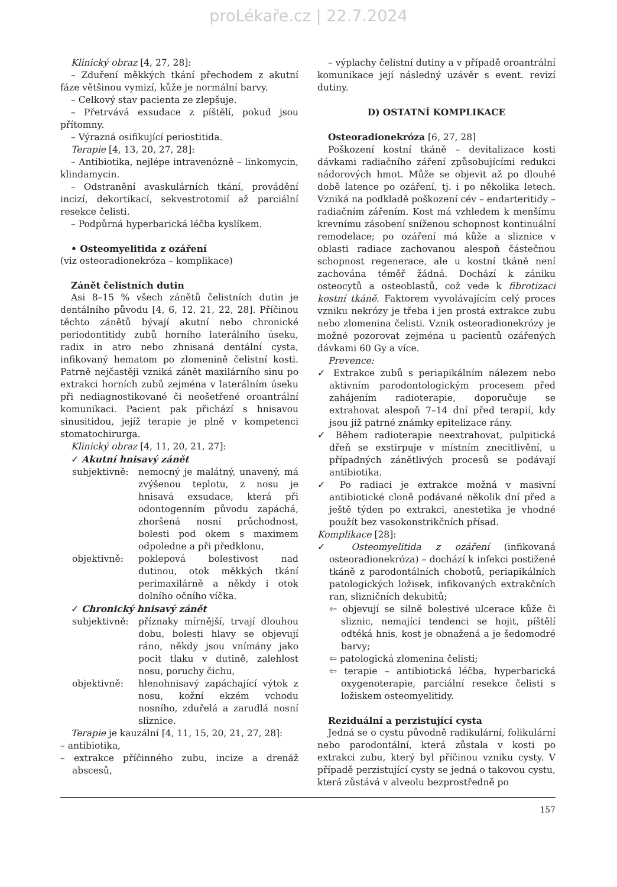proLékaře.cz | 22.7.2024
Klinický obraz [4, 27, 28]:
– Zduření měkkých tkání přechodem z akutní fáze většinou vymizí, kůže je normální barvy.
– Celkový stav pacienta ze zlepšuje.
– Přetrvává exsudace z píštělí, pokud jsou přítomny.
– Výrazná osifikující periostitida.
Terapie [4, 13, 20, 27, 28]:
– Antibiotika, nejlépe intravenózně – linkomycin, klindamycin.
– Odstranění avaskulárních tkání, provádění incizí, dekortikací, sekvestrotomií až parciální resekce čelisti.
– Podpůrná hyperbarická léčba kyslíkem.
• Osteomyelitida z ozáření
(viz osteoradionekróza – komplikace)
Zánět čelistních dutin
Asi 8–15 % všech zánětů čelistních dutin je dentálního původu [4, 6, 12, 21, 22, 28]. Příčinou těchto zánětů bývají akutní nebo chronické periodontitidy zubů horního laterálního úseku, radix in atro nebo zhnisaná dentální cysta, infikovaný hematom po zlomenině čelistní kosti. Patrně nejčastěji vzniká zánět maxilárního sinu po extrakci horních zubů zejména v laterálním úseku při nediagnostikované či neošetřené oroantrální komunikaci. Pacient pak přichází s hnisavou sinusitidou, jejíž terapie je plně v kompetenci stomatochirurga.
Klinický obraz [4, 11, 20, 21, 27]:
✓ Akutní hnisavý zánět
subjektivně: nemocný je malátný, unavený, má zvýšenou teplotu, z nosu je hnisavá exsudace, která při odontogenním původu zapáchá, zhoršená nosní průchodnost, bolesti pod okem s maximem odpoledne a při předklonu,
objektivně: poklepová bolestivost nad dutinou, otok měkkých tkání perimaxilárně a někdy i otok dolního očního víčka.
✓ Chronický hnisavý zánět
subjektivně: příznaky mírnější, trvají dlouhou dobu, bolesti hlavy se objevují ráno, někdy jsou vnímány jako pocit tlaku v dutině, zalehlost nosu, poruchy čichu,
objektivně: hlenohnisavý zapáchající výtok z nosu, kožní ekzém vchodu nosního, zduřelá a zarudlá nosní sliznice.
Terapie je kauzální [4, 11, 15, 20, 21, 27, 28]:
– antibiotika,
– extrakce příčinného zubu, incize a drenáž abscesů,
– výplachy čelistní dutiny a v případě oroantrální komunikace její následný uzávěr s event. revizí dutiny.
D) OSTATNÍ KOMPLIKACE
Osteoradionekróza [6, 27, 28]
Poškození kostní tkáně – devitalizace kosti dávkami radiačního záření způsobujícími redukci nádorových hmot. Může se objevit až po dlouhé době latence po ozáření, tj. i po několika letech. Vzniká na podkladě poškození cév – endarteritidy – radiačním zářením. Kost má vzhledem k menšímu krevnímu zásobení sníženou schopnost kontinuální remodelace; po ozáření má kůže a sliznice v oblasti radiace zachovanou alespoň částečnou schopnost regenerace, ale u kostní tkáně není zachována téměř žádná. Dochází k zániku osteocytů a osteoblastů, což vede k fibrotizaci kostní tkáně. Faktorem vyvolávajícím celý proces vzniku nekrózy je třeba i jen prostá extrakce zubu nebo zlomenina čelisti. Vznik osteoradionekrózy je možné pozorovat zejména u pacientů ozářených dávkami 60 Gy a více.
Prevence:
✓ Extrakce zubů s periapikálním nálezem nebo aktivním parodontologickým procesem před zahájením radioterapie, doporučuje se extrahovat alespoň 7–14 dní před terapií, kdy jsou již patrné známky epitelizace rány.
✓ Během radioterapie neextrahovat, pulpitická dřeň se exstirpuje v místním znecitlivění, u případných zánětlivých procesů se podávají antibiotika.
✓ Po radiaci je extrakce možná v masivní antibiotické cloně podávané několik dní před a ještě týden po extrakci, anestetika je vhodné použít bez vasokonstrikčních přísad.
Komplikace [28]:
✓ Osteomyelitida z ozáření (infikovaná osteoradionekróza) – dochází k infekci postižené tkáně z parodontálních chobotů, periapikálních patologických ložisek, infikovaných extrakčních ran, slizničních dekubitů;
⇦ objevují se silně bolestivé ulcerace kůže či sliznic, nemající tendenci se hojit, píštělí odtéká hnis, kost je obnažená a je šedomodré barvy;
⇦ patologická zlomenina čelisti;
⇦ terapie – antibiotická léčba, hyperbarická oxygenoterapie, parciální resekce čelisti s ložiskem osteomyelitidy.
Reziduální a perzistující cysta
Jedná se o cystu původně radikulární, folikulární nebo parodontální, která zůstala v kosti po extrakci zubu, který byl příčinou vzniku cysty. V případě perzistující cysty se jedná o takovou cystu, která zůstává v alveolu bezprostředně po
157